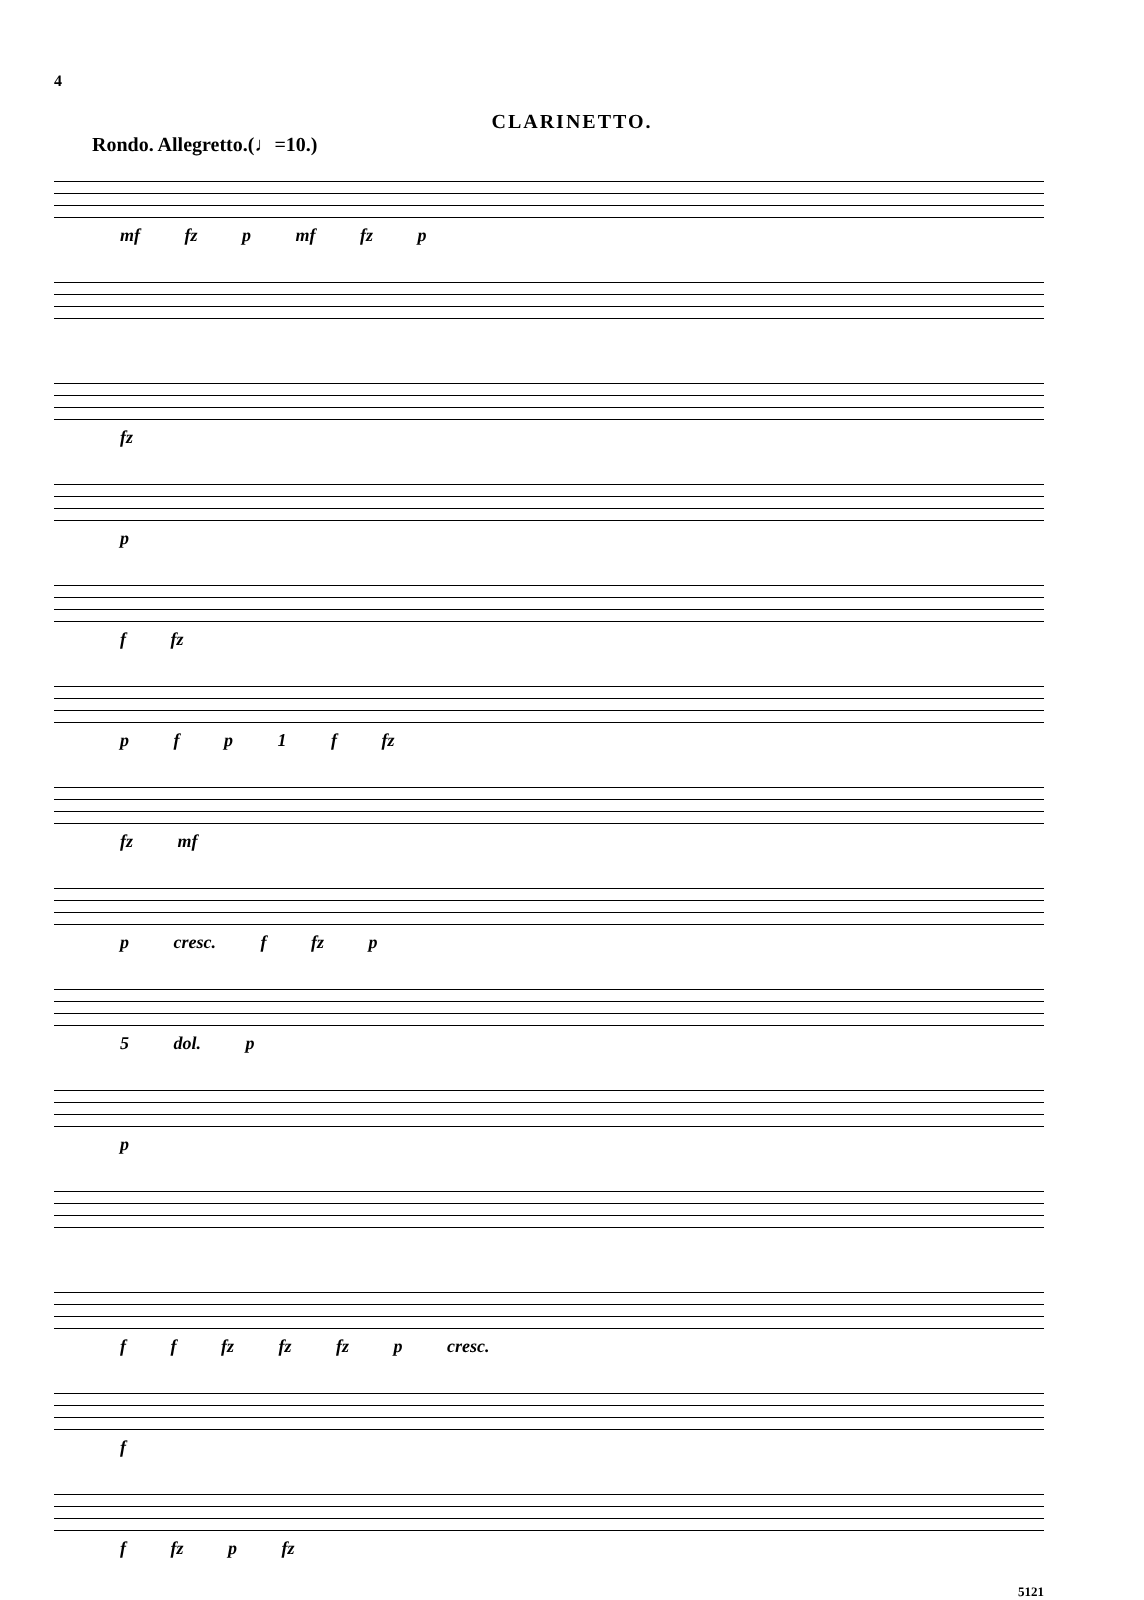4
CLARINETTO.
Rondo. Allegretto.(♩=10.)
mf fz p mf fz p
fz
p
f fz
p f p 1 f fz
fz mf
p cresc. f fz p
5 dol. p
p
f f fz fz fz p cresc.
f
f fz p fz
5121